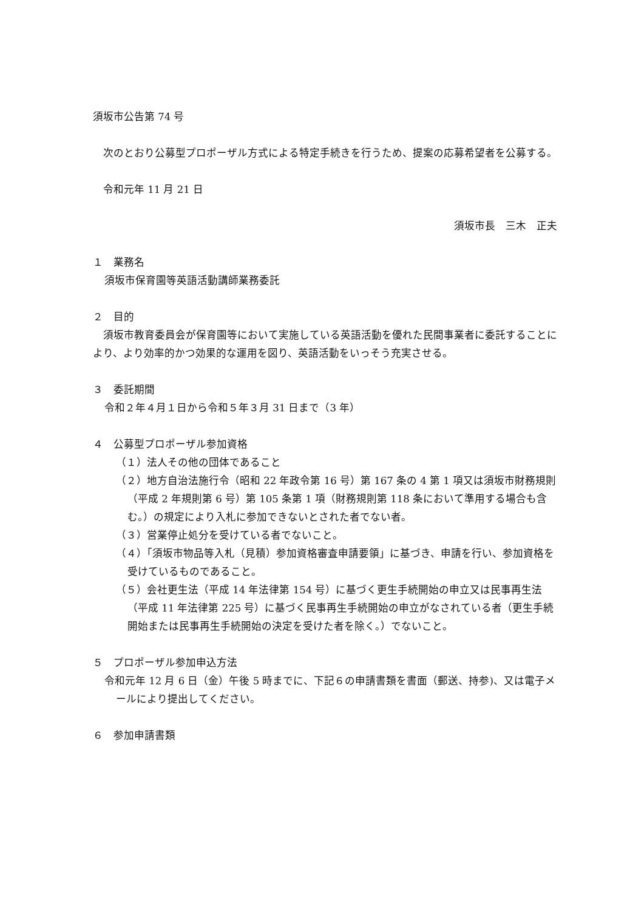須坂市公告第 74 号
　次のとおり公募型プロポーザル方式による特定手続きを行うため、提案の応募希望者を公募する。
　令和元年 11 月 21 日
須坂市長　三木　正夫
１　業務名
須坂市保育園等英語活動講師業務委託
２　目的
　須坂市教育委員会が保育園等において実施している英語活動を優れた民間事業者に委託することにより、より効率的かつ効果的な運用を図り、英語活動をいっそう充実させる。
３　委託期間
令和２年４月１日から令和５年３月 31 日まで（3 年）
４　公募型プロポーザル参加資格
（１）法人その他の団体であること
（２）地方自治法施行令（昭和 22 年政令第 16 号）第 167 条の 4 第 1 項又は須坂市財務規則（平成 2 年規則第 6 号）第 105 条第 1 項（財務規則第 118 条において準用する場合も含む。）の規定により入札に参加できないとされた者でない者。
（３）営業停止処分を受けている者でないこと。
（４）「須坂市物品等入札（見積）参加資格審査申請要領」に基づき、申請を行い、参加資格を受けているものであること。
（５）会社更生法（平成 14 年法律第 154 号）に基づく更生手続開始の申立又は民事再生法（平成 11 年法律第 225 号）に基づく民事再生手続開始の申立がなされている者（更生手続開始または民事再生手続開始の決定を受けた者を除く。）でないこと。
５　プロポーザル参加申込方法
令和元年 12 月 6 日（金）午後 5 時までに、下記６の申請書類を書面（郵送、持参)、又は電子メールにより提出してください。
６　参加申請書類